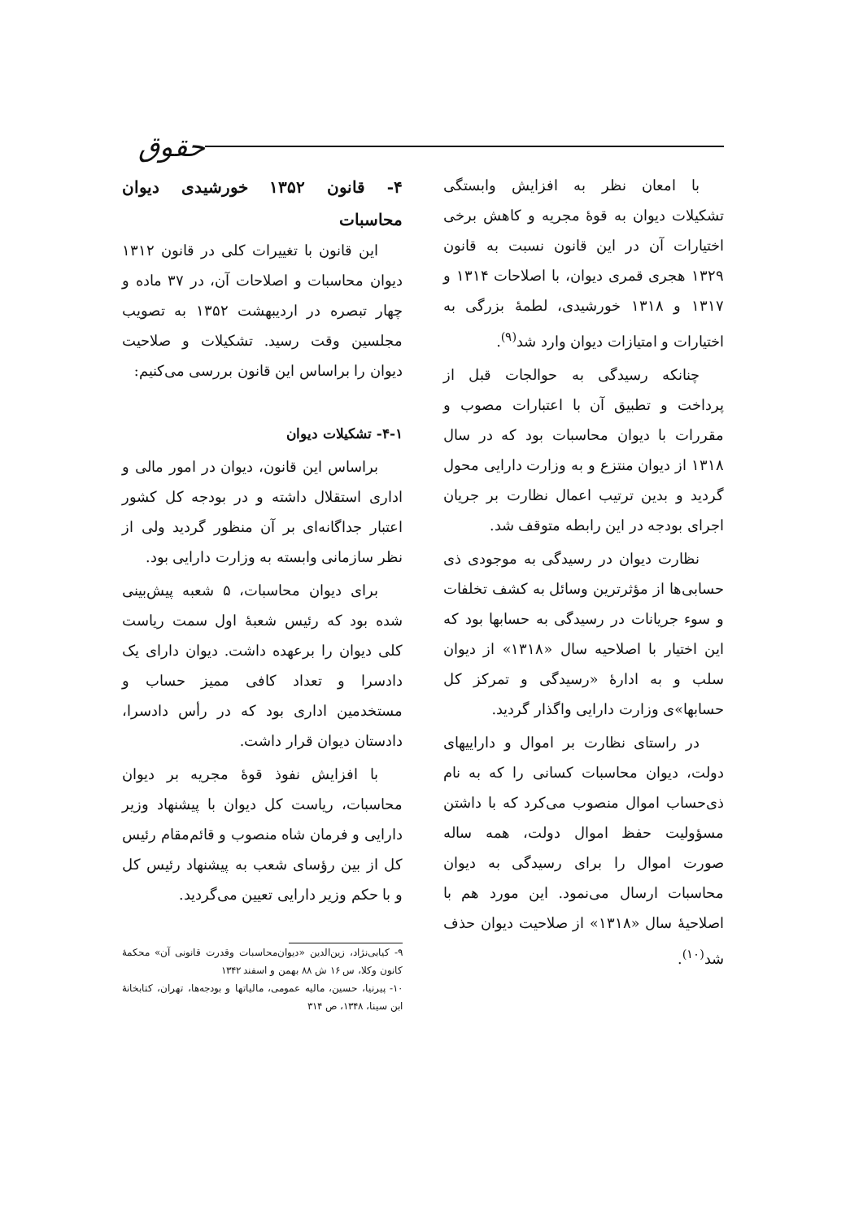حقوق
با امعان نظر به افزایش وابستگی تشکیلات دیوان به قوهٔ مجریه و کاهش برخی اختیارات آن در این قانون نسبت به قانون ۱۳۲۹ هجری قمری دیوان، با اصلاحات ۱۳۱۴ و ۱۳۱۷ و ۱۳۱۸ خورشیدی، لطمهٔ بزرگی به اختیارات و امتیازات دیوان وارد شد<sup>(۹)</sup>.
چنانکه رسیدگی به حوالجات قبل از پرداخت و تطبیق آن با اعتبارات مصوب و مقررات با دیوان محاسبات بود که در سال ۱۳۱۸ از دیوان منتزع و به وزارت دارایی محول گردید و بدین ترتیب اعمال نظارت بر جریان اجرای بودجه در این رابطه متوقف شد.
نظارت دیوان در رسیدگی به موجودی ذی حسابی‌ها از مؤثرترین وسائل به کشف تخلفات و سوء جریانات در رسیدگی به حسابها بود که این اختیار با اصلاحیه سال «۱۳۱۸» از دیوان سلب و به ادارهٔ «رسیدگی و تمرکز کل حسابها»ی وزارت دارایی واگذار گردید.
در راستای نظارت بر اموال و داراییهای دولت، دیوان محاسبات کسانی را که به نام ذی‌حساب اموال منصوب می‌کرد که با داشتن مسؤولیت حفظ اموال دولت، همه ساله صورت اموال را برای رسیدگی به دیوان محاسبات ارسال می‌نمود. این مورد هم با اصلاحیهٔ سال «۱۳۱۸» از صلاحیت دیوان حذف شد<sup>(۱۰)</sup>.
۴- قانون ۱۳۵۲ خورشیدی دیوان محاسبات
این قانون با تغییرات کلی در قانون ۱۳۱۲ دیوان محاسبات و اصلاحات آن، در ۳۷ ماده و چهار تبصره در اردیبهشت ۱۳۵۲ به تصویب مجلسین وقت رسید. تشکیلات و صلاحیت دیوان را براساس این قانون بررسی می‌کنیم:
۴-۱- تشکیلات دیوان
براساس این قانون، دیوان در امور مالی و اداری استقلال داشته و در بودجه کل کشور اعتبار جداگانه‌ای بر آن منظور گردید ولی از نظر سازمانی وابسته به وزارت دارایی بود.
برای دیوان محاسبات، ۵ شعبه پیش‌بینی شده بود که رئیس شعبهٔ اول سمت ریاست کلی دیوان را برعهده داشت. دیوان دارای یک دادسرا و تعداد کافی ممیز حساب و مستخدمین اداری بود که در رأس دادسرا، دادستان دیوان قرار داشت.
با افزایش نفوذ قوهٔ مجریه بر دیوان محاسبات، ریاست کل دیوان با پیشنهاد وزیر دارایی و فرمان شاه منصوب و قائم‌مقام رئیس کل از بین رؤسای شعب به پیشنهاد رئیس کل و با حکم وزیر دارایی تعیین می‌گردید.
۹- کیابی‌نژاد، زین‌الدین «دیوان‌محاسبات وقدرت قانونی آن» محکمهٔ کانون وکلا، س ۱۶ ش ۸۸ بهمن و اسفند ۱۳۴۲
۱۰- پیرنیا، حسین، مالیه عمومی، مالیاتها و بودجه‌ها، تهران، کتابخانهٔ ابن سینا، ۱۳۴۸، ص ۳۱۴